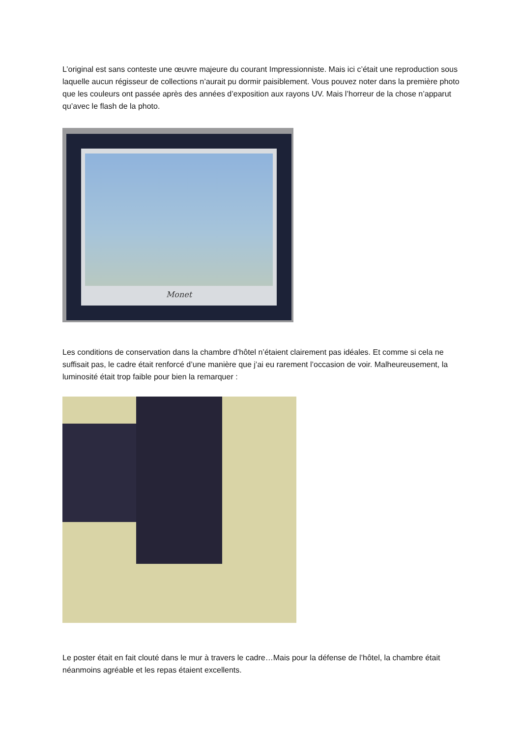L’original est sans conteste une œuvre majeure du courant Impressionniste. Mais ici c’était une reproduction sous laquelle aucun régisseur de collections n’aurait pu dormir paisiblement. Vous pouvez noter dans la première photo que les couleurs ont passée après des années d’exposition aux rayons UV. Mais l’horreur de la chose n’apparut qu’avec le flash de la photo.
Monet
Les conditions de conservation dans la chambre d’hôtel n’étaient clairement pas idéales. Et comme si cela ne suffisait pas, le cadre était renforcé d’une manière que j’ai eu rarement l’occasion de voir. Malheureusement, la luminosité était trop faible pour bien la remarquer :
Le poster était en fait clouté dans le mur à travers le cadre…Mais pour la défense de l’hôtel, la chambre était néanmoins agréable et les repas étaient excellents.